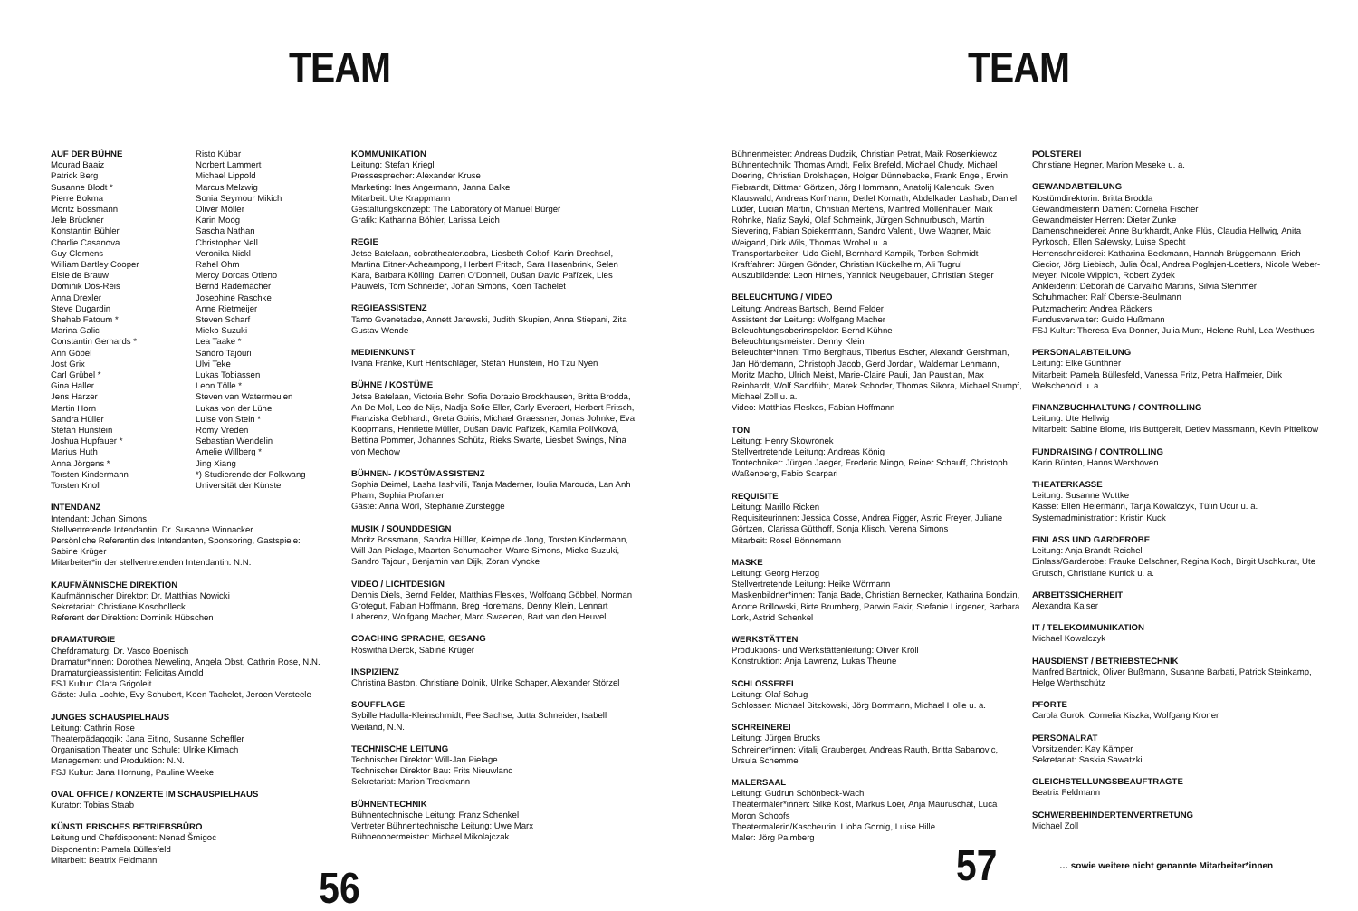TEAM
AUF DER BÜHNE
Mourad Baaiz
Patrick Berg
Susanne Blodt *
Pierre Bokma
Moritz Bossmann
Jele Brückner
Konstantin Bühler
Charlie Casanova
Guy Clemens
William Bartley Cooper
Elsie de Brauw
Dominik Dos-Reis
Anna Drexler
Steve Dugardin
Shehab Fatoum *
Marina Galic
Constantin Gerhards *
Ann Göbel
Jost Grix
Carl Grübel *
Gina Haller
Jens Harzer
Martin Horn
Sandra Hüller
Stefan Hunstein
Joshua Hupfauer *
Marius Huth
Anna Jörgens *
Torsten Kindermann
Torsten Knoll
Risto Kübar
Norbert Lammert
Michael Lippold
Marcus Melzwig
Sonia Seymour Mikich
Oliver Möller
Karin Moog
Sascha Nathan
Christopher Nell
Veronika Nickl
Rahel Ohm
Mercy Dorcas Otieno
Bernd Rademacher
Josephine Raschke
Anne Rietmeijer
Steven Scharf
Mieko Suzuki
Lea Taake *
Sandro Tajouri
Ulvi Teke
Lukas Tobiassen
Leon Tölle *
Steven van Watermeulen
Lukas von der Lühe
Luise von Stein *
Romy Vreden
Sebastian Wendelin
Amelie Willberg *
Jing Xiang
*) Studierende der Folkwang
Universität der Künste
INTENDANZ
Intendant: Johan Simons
Stellvertretende Intendantin: Dr. Susanne Winnacker
Persönliche Referentin des Intendanten, Sponsoring, Gastspiele:
Sabine Krüger
Mitarbeiter*in der stellvertretenden Intendantin: N.N.
KAUFMÄNNISCHE DIREKTION
Kaufmännischer Direktor: Dr. Matthias Nowicki
Sekretariat: Christiane Koscholleck
Referent der Direktion: Dominik Hübschen
DRAMATURGIE
Chefdramaturg: Dr. Vasco Boenisch
Dramatur*innen: Dorothea Neweling, Angela Obst, Cathrin Rose, N.N.
Dramaturgieassistentin: Felicitas Arnold
FSJ Kultur: Clara Grigoleit
Gäste: Julia Lochte, Evy Schubert, Koen Tachelet, Jeroen Versteele
JUNGES SCHAUSPIELHAUS
Leitung: Cathrin Rose
Theaterpädagogik: Jana Eiting, Susanne Scheffler
Organisation Theater und Schule: Ulrike Klimach
Management und Produktion: N.N.
FSJ Kultur: Jana Hornung, Pauline Weeke
OVAL OFFICE / KONZERTE IM SCHAUSPIELHAUS
Kurator: Tobias Staab
KÜNSTLERISCHES BETRIEBSBÜRO
Leitung und Chefdisponent: Nenad Šmigoc
Disponentin: Pamela Büllesfeld
Mitarbeit: Beatrix Feldmann
KOMMUNIKATION
Leitung: Stefan Kriegl
Pressesprecher: Alexander Kruse
Marketing: Ines Angermann, Janna Balke
Mitarbeit: Ute Krappmann
Gestaltungskonzept: The Laboratory of Manuel Bürger
Grafik: Katharina Böhler, Larissa Leich
REGIE
Jetse Batelaan, cobratheater.cobra, Liesbeth Coltof, Karin Drechsel, Martina Eitner-Acheampong, Herbert Fritsch, Sara Hasenbrink, Selen Kara, Barbara Kölling, Darren O'Donnell, Dušan David Pařízek, Lies Pauwels, Tom Schneider, Johan Simons, Koen Tachelet
REGIEASSISTENZ
Tamo Gvenetadze, Annett Jarewski, Judith Skupien, Anna Stiepani, Zita Gustav Wende
MEDIENKUNST
Ivana Franke, Kurt Hentschläger, Stefan Hunstein, Ho Tzu Nyen
BÜHNE / KOSTÜME
Jetse Batelaan, Victoria Behr, Sofia Dorazio Brockhausen, Britta Brodda, An De Mol, Leo de Nijs, Nadja Sofie Eller, Carly Everaert, Herbert Fritsch, Franziska Gebhardt, Greta Goiris, Michael Graessner, Jonas Johnke, Eva Koopmans, Henriette Müller, Dušan David Pařízek, Kamila Polívková, Bettina Pommer, Johannes Schütz, Rieks Swarte, Liesbet Swings, Nina von Mechow
BÜHNEN- / KOSTÜMASSISTENZ
Sophia Deimel, Lasha Iashvilli, Tanja Maderner, Ioulia Marouda, Lan Anh Pham, Sophia Profanter
Gäste: Anna Wörl, Stephanie Zurstegge
MUSIK / SOUNDDESIGN
Moritz Bossmann, Sandra Hüller, Keimpe de Jong, Torsten Kindermann, Will-Jan Pielage, Maarten Schumacher, Warre Simons, Mieko Suzuki, Sandro Tajouri, Benjamin van Dijk, Zoran Vyncke
VIDEO / LICHTDESIGN
Dennis Diels, Bernd Felder, Matthias Fleskes, Wolfgang Göbbel, Norman Grotegut, Fabian Hoffmann, Breg Horemans, Denny Klein, Lennart Laberenz, Wolfgang Macher, Marc Swaenen, Bart van den Heuvel
COACHING SPRACHE, GESANG
Roswitha Dierck, Sabine Krüger
INSPIZIENZ
Christina Baston, Christiane Dolnik, Ulrike Schaper, Alexander Störzel
SOUFFLAGE
Sybille Hadulla-Kleinschmidt, Fee Sachse, Jutta Schneider, Isabell Weiland, N.N.
TECHNISCHE LEITUNG
Technischer Direktor: Will-Jan Pielage
Technischer Direktor Bau: Frits Nieuwland
Sekretariat: Marion Treckmann
BÜHNENTECHNIK
Bühnentechnische Leitung: Franz Schenkel
Vertreter Bühnentechnische Leitung: Uwe Marx
Bühnenobermeister: Michael Mikolajczak
56
TEAM
Bühnenmeister: Andreas Dudzik, Christian Petrat, Maik Rosenkiewcz
Bühnentechnik: Thomas Arndt, Felix Brefeld, Michael Chudy, Michael Doering, Christian Drolshagen, Holger Dünnebacke, Frank Engel, Erwin Fiebrandt, Dittmar Görtzen, Jörg Hommann, Anatolij Kalencuk, Sven Klauswald, Andreas Korfmann, Detlef Kornath, Abdelkader Lashab, Daniel Lüder, Lucian Martin, Christian Mertens, Manfred Mollenhauer, Maik Rohnke, Nafiz Sayki, Olaf Schmeink, Jürgen Schnurbusch, Martin Sievering, Fabian Spiekermann, Sandro Valenti, Uwe Wagner, Maic Weigand, Dirk Wils, Thomas Wrobel u. a.
Transportarbeiter: Udo Giehl, Bernhard Kampik, Torben Schmidt
Kraftfahrer: Jürgen Gönder, Christian Kückelheim, Ali Tugrul
Auszubildende: Leon Hirneis, Yannick Neugebauer, Christian Steger
BELEUCHTUNG / VIDEO
Leitung: Andreas Bartsch, Bernd Felder
Assistent der Leitung: Wolfgang Macher
Beleuchtungsoberinspektor: Bernd Kühne
Beleuchtungsmeister: Denny Klein
Beleuchter*innen: Timo Berghaus, Tiberius Escher, Alexandr Gershman, Jan Hördemann, Christoph Jacob, Gerd Jordan, Waldemar Lehmann, Moritz Macho, Ulrich Meist, Marie-Claire Pauli, Jan Paustian, Max Reinhardt, Wolf Sandführ, Marek Schoder, Thomas Sikora, Michael Stumpf, Michael Zoll u. a.
Video: Matthias Fleskes, Fabian Hoffmann
TON
Leitung: Henry Skowronek
Stellvertretende Leitung: Andreas König
Tontechniker: Jürgen Jaeger, Frederic Mingo, Reiner Schauff, Christoph Waßenberg, Fabio Scarpari
REQUISITE
Leitung: Marillo Ricken
Requisiteurinnen: Jessica Cosse, Andrea Figger, Astrid Freyer, Juliane Görtzen, Clarissa Gütthoff, Sonja Klisch, Verena Simons
Mitarbeit: Rosel Bönnemann
MASKE
Leitung: Georg Herzog
Stellvertretende Leitung: Heike Wörmann
Maskenbildner*innen: Tanja Bade, Christian Bernecker, Katharina Bondzin, Anorte Brillowski, Birte Brumberg, Parwin Fakir, Stefanie Lingener, Barbara Lork, Astrid Schenkel
WERKSTÄTTEN
Produktions- und Werkstättenleitung: Oliver Kroll
Konstruktion: Anja Lawrenz, Lukas Theune
SCHLOSSEREI
Leitung: Olaf Schug
Schlosser: Michael Bitzkowski, Jörg Borrmann, Michael Holle u. a.
SCHREINEREI
Leitung: Jürgen Brucks
Schreiner*innen: Vitalij Grauberger, Andreas Rauth, Britta Sabanovic, Ursula Schemme
MALERSAAL
Leitung: Gudrun Schönbeck-Wach
Theatermaler*innen: Silke Kost, Markus Loer, Anja Mauruschat, Luca Moron Schoofs
Theatermalerin/Kascheurin: Lioba Gornig, Luise Hille
Maler: Jörg Palmberg
POLSTEREI
Christiane Hegner, Marion Meseke u. a.
GEWANDABTEILUNG
Kostümdirektorin: Britta Brodda
Gewandmeisterin Damen: Cornelia Fischer
Gewandmeister Herren: Dieter Zunke
Damenschneiderei: Anne Burkhardt, Anke Flüs, Claudia Hellwig, Anita Pyrkosch, Ellen Salewsky, Luise Specht
Herrenschneiderei: Katharina Beckmann, Hannah Brüggemann, Erich Ciecior, Jörg Liebisch, Julia Öcal, Andrea Poglajen-Loetters, Nicole Weber-Meyer, Nicole Wippich, Robert Zydek
Ankleiderin: Deborah de Carvalho Martins, Silvia Stemmer
Schuhmacher: Ralf Oberste-Beulmann
Putzmacherin: Andrea Räckers
Fundusverwalter: Guido Hußmann
FSJ Kultur: Theresa Eva Donner, Julia Munt, Helene Ruhl, Lea Westhues
PERSONALABTEILUNG
Leitung: Elke Günthner
Mitarbeit: Pamela Büllesfeld, Vanessa Fritz, Petra Halfmeier, Dirk Welschehold u. a.
FINANZBUCHHALTUNG / CONTROLLING
Leitung: Ute Hellwig
Mitarbeit: Sabine Blome, Iris Buttgereit, Detlev Massmann, Kevin Pittelkow
FUNDRAISING / CONTROLLING
Karin Bünten, Hanns Wershoven
THEATERKASSE
Leitung: Susanne Wuttke
Kasse: Ellen Heiermann, Tanja Kowalczyk, Tülin Ucur u. a.
Systemadministration: Kristin Kuck
EINLASS UND GARDEROBE
Leitung: Anja Brandt-Reichel
Einlass/Garderobe: Frauke Belschner, Regina Koch, Birgit Uschkurat, Ute Grutsch, Christiane Kunick u. a.
ARBEITSSICHERHEIT
Alexandra Kaiser
IT / TELEKOMMUNIKATION
Michael Kowalczyk
HAUSDIENST / BETRIEBSTECHNIK
Manfred Bartnick, Oliver Bußmann, Susanne Barbati, Patrick Steinkamp, Helge Werthschütz
PFORTE
Carola Gurok, Cornelia Kiszka, Wolfgang Kroner
PERSONALRAT
Vorsitzender: Kay Kämper
Sekretariat: Saskia Sawatzki
GLEICHSTELLUNGSBEAUFTRAGTE
Beatrix Feldmann
SCHWERBEHINDERTENVERTRETUNG
Michael Zoll
57
… sowie weitere nicht genannte Mitarbeiter*innen